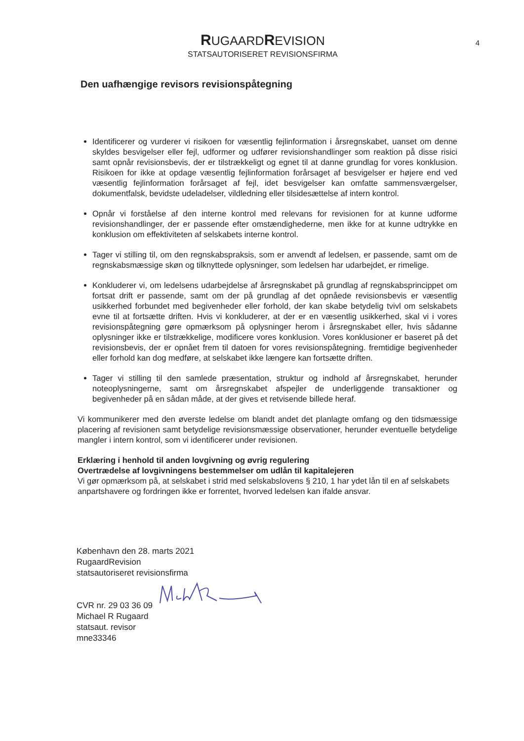RUGAARDREVISION
STATSAUTORISERET REVISIONSFIRMA
4
Den uafhængige revisors revisionspåtegning
Identificerer og vurderer vi risikoen for væsentlig fejlinformation i årsregnskabet, uanset om denne skyldes besvigelser eller fejl, udformer og udfører revisionshandlinger som reaktion på disse risici samt opnår revisionsbevis, der er tilstrækkeligt og egnet til at danne grundlag for vores konklusion. Risikoen for ikke at opdage væsentlig fejlinformation forårsaget af besvigelser er højere end ved væsentlig fejlinformation forårsaget af fejl, idet besvigelser kan omfatte sammensværgelser, dokumentfalsk, bevidste udeladelser, vildledning eller tilsidesættelse af intern kontrol.
Opnår vi forståelse af den interne kontrol med relevans for revisionen for at kunne udforme revisionshandlinger, der er passende efter omstændighederne, men ikke for at kunne udtrykke en konklusion om effektiviteten af selskabets interne kontrol.
Tager vi stilling til, om den regnskabspraksis, som er anvendt af ledelsen, er passende, samt om de regnskabsmæssige skøn og tilknyttede oplysninger, som ledelsen har udarbejdet, er rimelige.
Konkluderer vi, om ledelsens udarbejdelse af årsregnskabet på grundlag af regnskabsprincippet om fortsat drift er passende, samt om der på grundlag af det opnåede revisionsbevis er væsentlig usikkerhed forbundet med begivenheder eller forhold, der kan skabe betydelig tvivl om selskabets evne til at fortsætte driften. Hvis vi konkluderer, at der er en væsentlig usikkerhed, skal vi i vores revisionspåtegning gøre opmærksom på oplysninger herom i årsregnskabet eller, hvis sådanne oplysninger ikke er tilstrækkelige, modificere vores konklusion. Vores konklusioner er baseret på det revisionsbevis, der er opnået frem til datoen for vores revisionspåtegning. fremtidige begivenheder eller forhold kan dog medføre, at selskabet ikke længere kan fortsætte driften.
Tager vi stilling til den samlede præsentation, struktur og indhold af årsregnskabet, herunder noteoplysningerne, samt om årsregnskabet afspejler de underliggende transaktioner og begivenheder på en sådan måde, at der gives et retvisende billede heraf.
Vi kommunikerer med den øverste ledelse om blandt andet det planlagte omfang og den tidsmæssige placering af revisionen samt betydelige revisionsmæssige observationer, herunder eventuelle betydelige mangler i intern kontrol, som vi identificerer under revisionen.
Erklæring i henhold til anden lovgivning og øvrig regulering
Overtrædelse af lovgivningens bestemmelser om udlån til kapitalejeren
Vi gør opmærksom på, at selskabet i strid med selskabslovens § 210, 1 har ydet lån til en af selskabets anpartshavere og fordringen ikke er forrentet, hvorved ledelsen kan ifalde ansvar.
København den 28. marts 2021
RugaardRevision
statsautoriseret revisionsfirma
CVR nr. 29 03 36 09
Michael R Rugaard
statsaut. revisor
mne33346